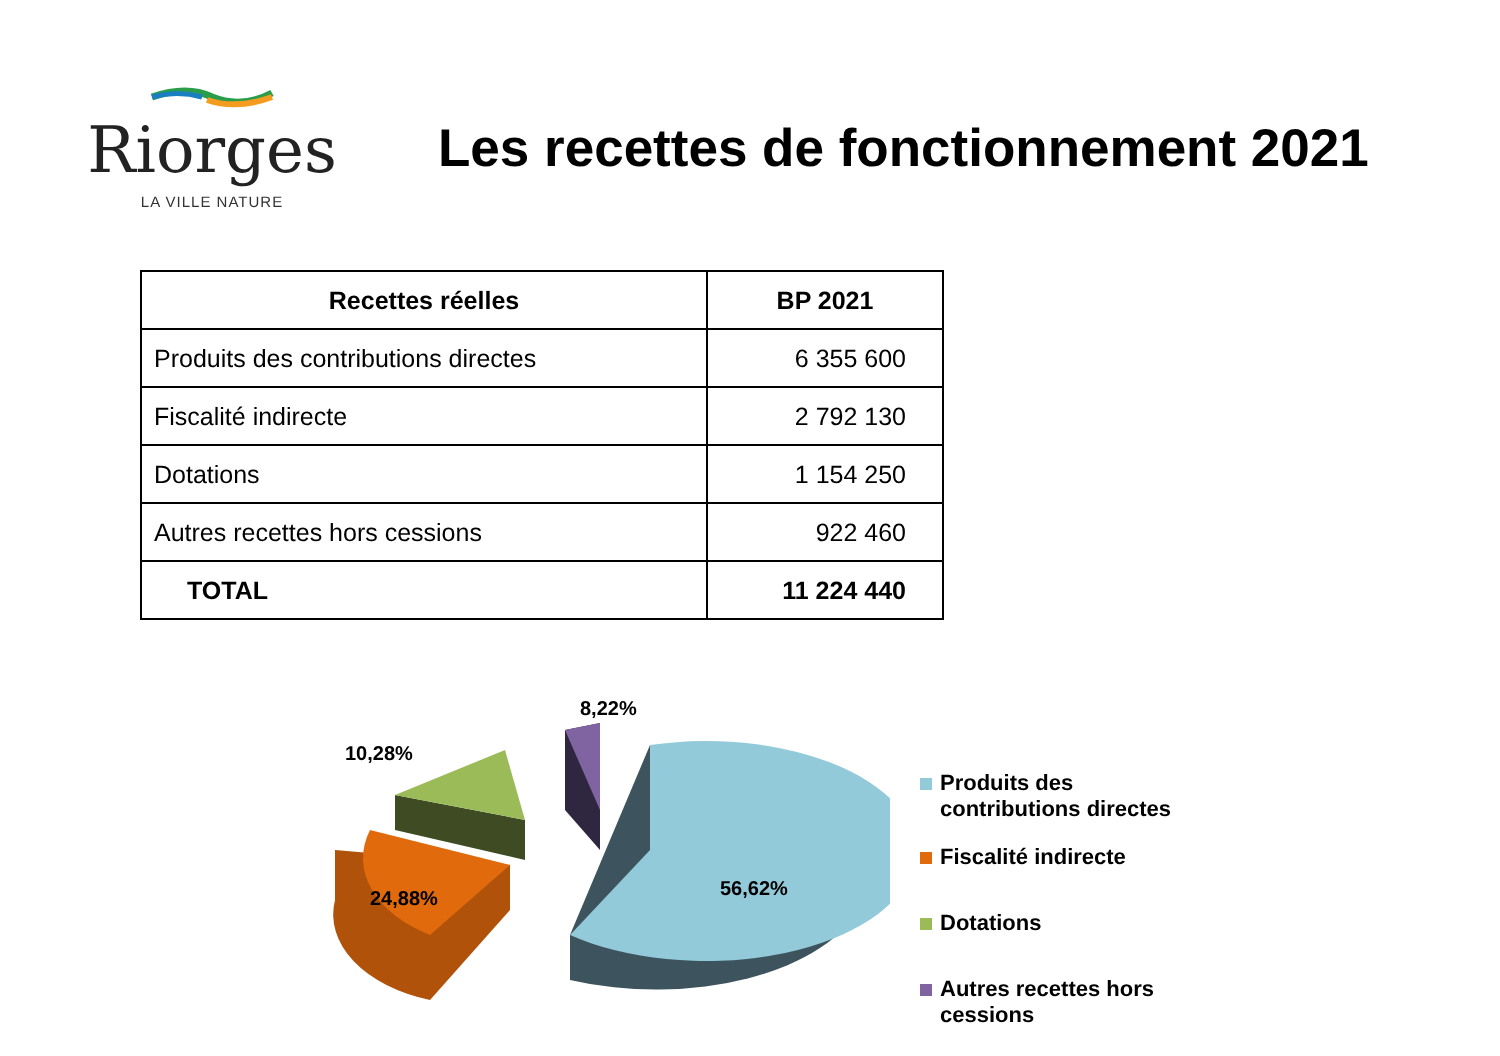Riorges
LA VILLE NATURE
Les recettes de fonctionnement 2021
| Recettes réelles | BP 2021 |
| --- | --- |
| Produits des contributions directes | 6 355 600 |
| Fiscalité indirecte | 2 792 130 |
| Dotations | 1 154 250 |
| Autres recettes hors cessions | 922 460 |
| TOTAL | 11 224 440 |
56,62%
24,88%
10,28%
8,22%
Produits des
contributions directes
Fiscalité indirecte
Dotations
Autres recettes hors
cessions